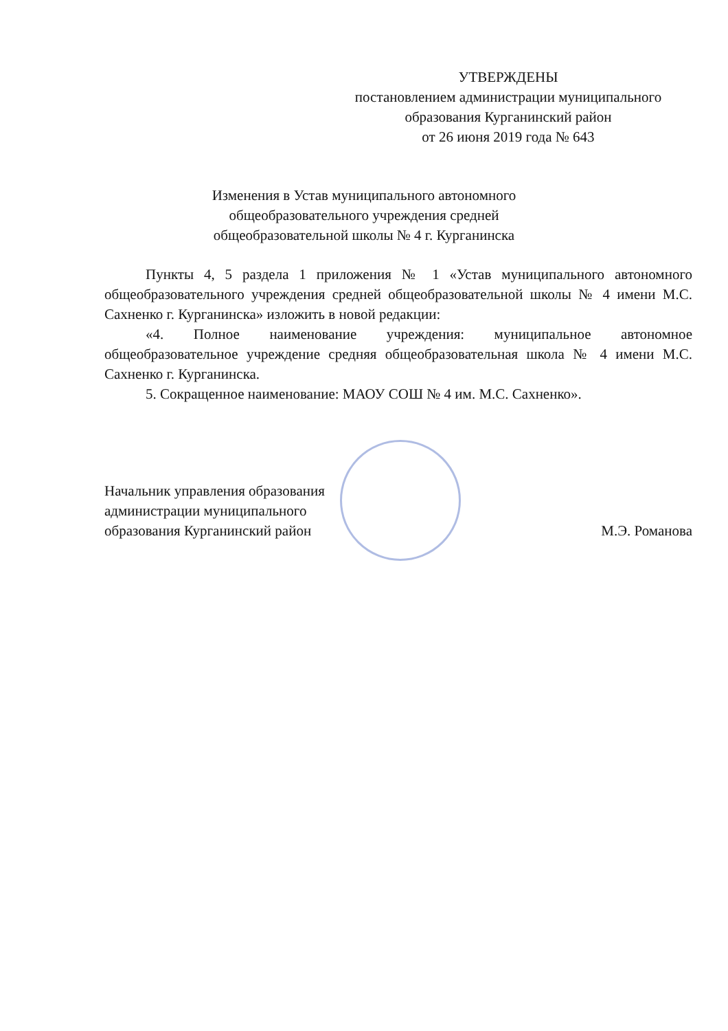УТВЕРЖДЕНЫ
постановлением администрации муниципального
образования Курганинский район
от 26 июня 2019 года № 643
Изменения в Устав муниципального автономного общеобразовательного учреждения средней общеобразовательной школы № 4 г. Курганинска
Пункты 4, 5 раздела 1 приложения № 1 «Устав муниципального автономного общеобразовательного учреждения средней общеобразовательной школы № 4 имени М.С. Сахненко г. Курганинска» изложить в новой редакции:
«4. Полное наименование учреждения: муниципальное автономное общеобразовательное учреждение средняя общеобразовательная школа № 4 имени М.С. Сахненко г. Курганинска.
5. Сокращенное наименование: МАОУ СОШ № 4 им. М.С. Сахненко».
Начальник управления образования
администрации муниципального
образования Курганинский район
М.Э. Романова